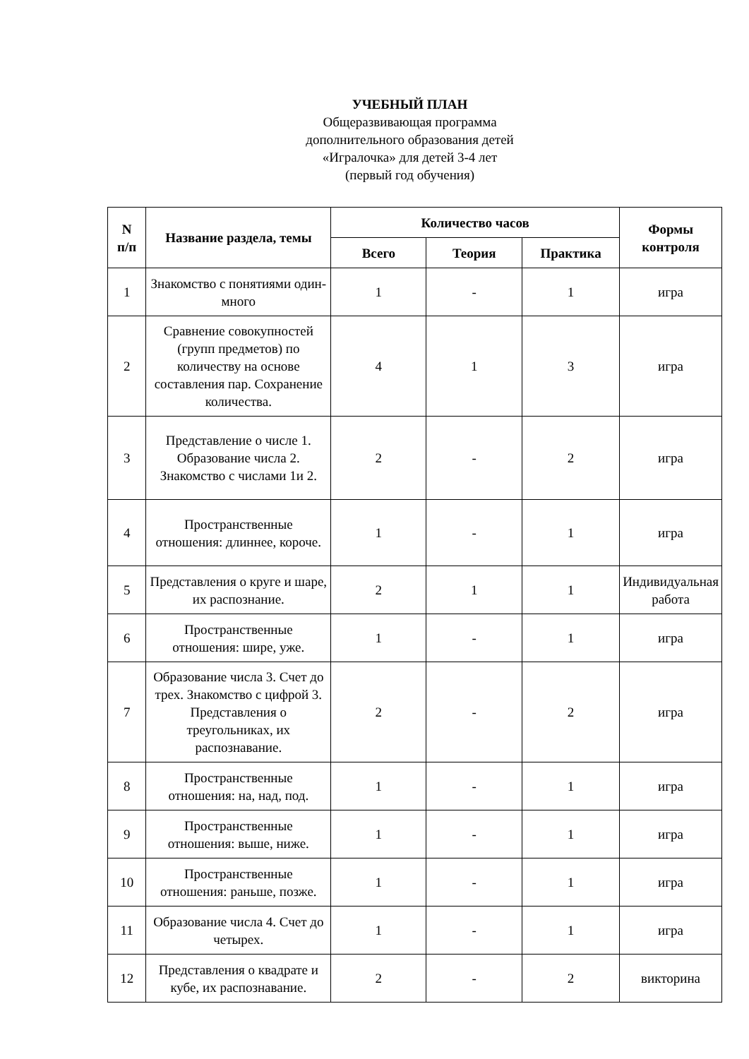УЧЕБНЫЙ ПЛАН
Общеразвивающая программа
дополнительного образования детей
«Игралочка» для детей 3-4 лет
(первый год обучения)
| N п/п | Название раздела, темы | Количество часов | | | Формы контроля |
| --- | --- | --- | --- | --- | --- |
| | | Всего | Теория | Практика | |
| 1 | Знакомство с понятиями один-много | 1 | - | 1 | игра |
| 2 | Сравнение совокупностей (групп предметов) по количеству на основе составления пар. Сохранение количества. | 4 | 1 | 3 | игра |
| 3 | Представление о числе 1. Образование числа 2. Знакомство с числами 1и 2. | 2 | - | 2 | игра |
| 4 | Пространственные отношения: длиннее, короче. | 1 | - | 1 | игра |
| 5 | Представления о круге и шаре, их распознание. | 2 | 1 | 1 | Индивидуальная работа |
| 6 | Пространственные отношения: шире, уже. | 1 | - | 1 | игра |
| 7 | Образование числа 3. Счет до трех. Знакомство с цифрой 3. Представления о треугольниках, их распознавание. | 2 | - | 2 | игра |
| 8 | Пространственные отношения: на, над, под. | 1 | - | 1 | игра |
| 9 | Пространственные отношения: выше, ниже. | 1 | - | 1 | игра |
| 10 | Пространственные отношения: раньше, позже. | 1 | - | 1 | игра |
| 11 | Образование числа 4. Счет до четырех. | 1 | - | 1 | игра |
| 12 | Представления о квадрате и кубе, их распознавание. | 2 | - | 2 | викторина |